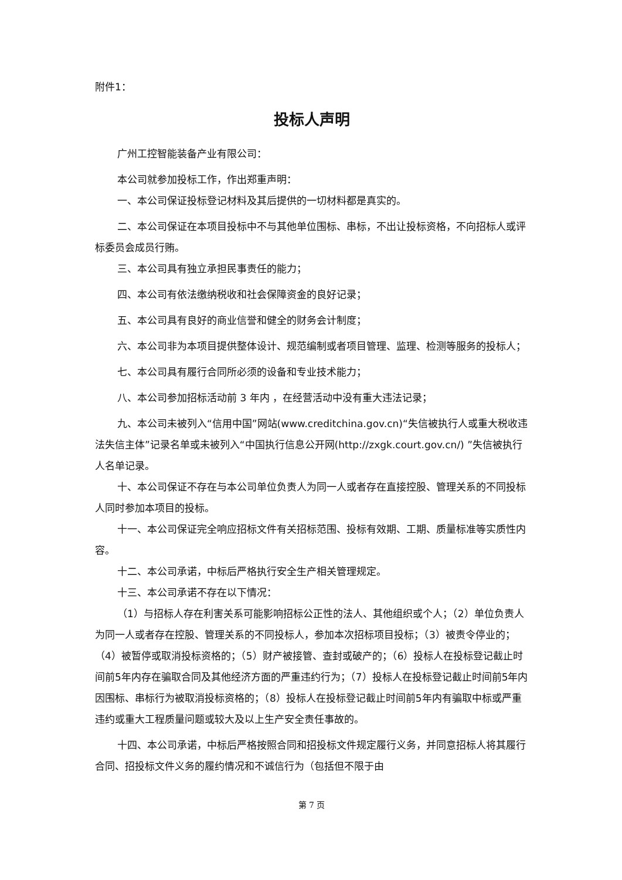附件1：
投标人声明
广州工控智能装备产业有限公司：
本公司就参加投标工作，作出郑重声明：
一、本公司保证投标登记材料及其后提供的一切材料都是真实的。
二、本公司保证在本项目投标中不与其他单位围标、串标，不出让投标资格，不向招标人或评标委员会成员行贿。
三、本公司具有独立承担民事责任的能力；
四、本公司有依法缴纳税收和社会保障资金的良好记录；
五、本公司具有良好的商业信誉和健全的财务会计制度；
六、本公司非为本项目提供整体设计、规范编制或者项目管理、监理、检测等服务的投标人；
七、本公司具有履行合同所必须的设备和专业技术能力；
八、本公司参加招标活动前 3 年内 ，在经营活动中没有重大违法记录；
九、本公司未被列入“信用中国”网站(www.creditchina.gov.cn)“失信被执行人或重大税收违法失信主体”记录名单或未被列入“中国执行信息公开网(http://zxgk.court.gov.cn/) ”失信被执行人名单记录。
十、本公司保证不存在与本公司单位负责人为同一人或者存在直接控股、管理关系的不同投标人同时参加本项目的投标。
十一、本公司保证完全响应招标文件有关招标范围、投标有效期、工期、质量标准等实质性内容。
十二、本公司承诺，中标后严格执行安全生产相关管理规定。
十三、本公司承诺不存在以下情况：
（1）与招标人存在利害关系可能影响招标公正性的法人、其他组织或个人；（2）单位负责人为同一人或者存在控股、管理关系的不同投标人，参加本次招标项目投标；（3）被责令停业的；（4）被暂停或取消投标资格的；（5）财产被接管、查封或破产的；（6）投标人在投标登记截止时间前5年内存在骗取合同及其他经济方面的严重违约行为；（7）投标人在投标登记截止时间前5年内因围标、串标行为被取消投标资格的；（8）投标人在投标登记截止时间前5年内有骗取中标或严重违约或重大工程质量问题或较大及以上生产安全责任事故的。
十四、本公司承诺，中标后严格按照合同和招投标文件规定履行义务，并同意招标人将其履行合同、招投标文件义务的履约情况和不诚信行为（包括但不限于由
第 7 页